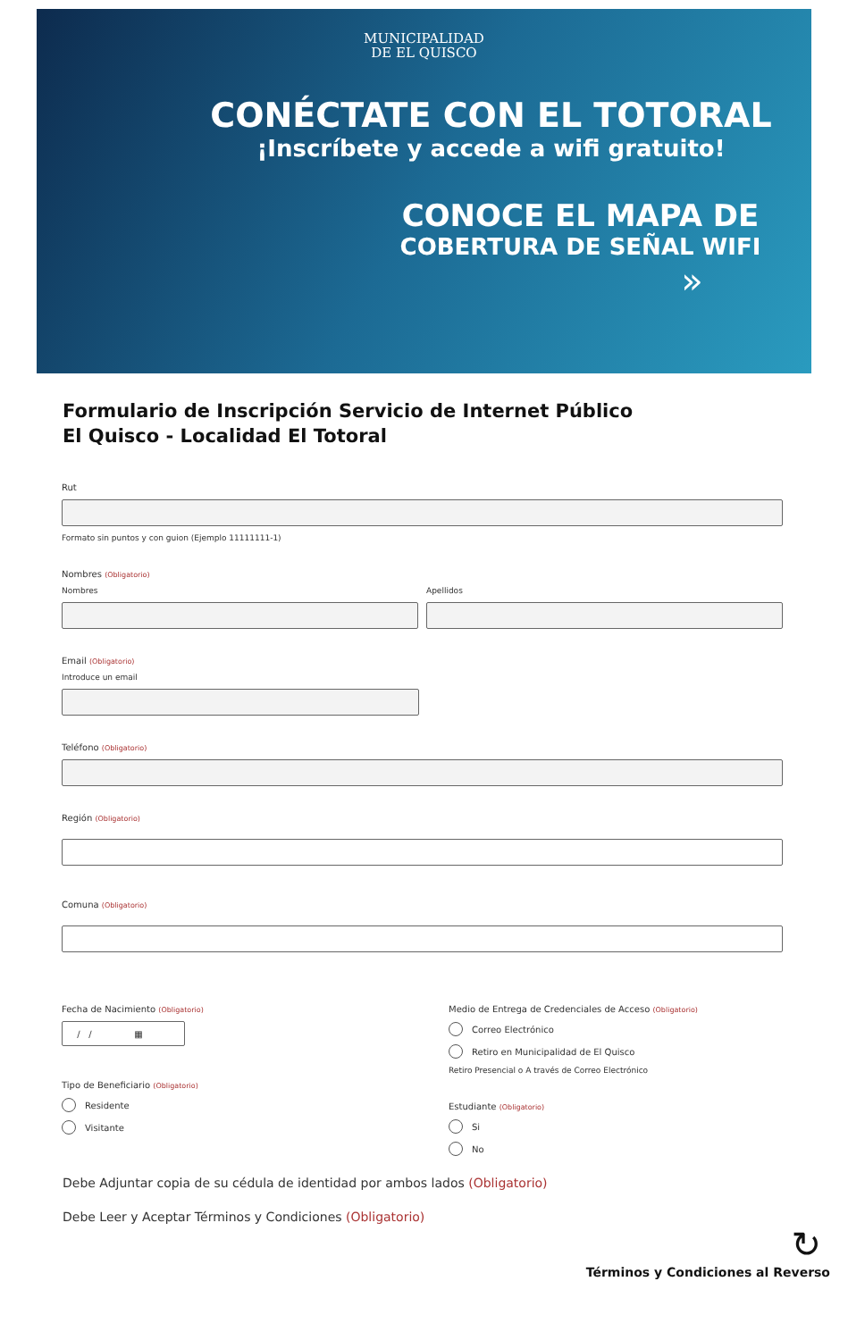MUNICIPALIDAD
DE EL QUISCO
CONÉCTATE CON EL TOTORAL
¡Inscríbete y accede a wifi gratuito!
CONOCE EL MAPA DE
COBERTURA DE SEÑAL WIFI
»
Formulario de Inscripción Servicio de Internet Público
El Quisco - Localidad El Totoral
Rut
Formato sin puntos y con guion (Ejemplo 11111111-1)
Nombres (Obligatorio)
Nombres Apellidos
Email (Obligatorio)
Introduce un email
Teléfono (Obligatorio)
Región (Obligatorio)
Comuna (Obligatorio)
Fecha de Nacimiento (Obligatorio)
/ / ▦
Tipo de Beneficiario (Obligatorio)
Residente
Visitante
Medio de Entrega de Credenciales de Acceso (Obligatorio)
Correo Electrónico
Retiro en Municipalidad de El Quisco
Retiro Presencial o A través de Correo Electrónico
Estudiante (Obligatorio)
Si
No
Debe Adjuntar copia de su cédula de identidad por ambos lados (Obligatorio)
Debe Leer y Aceptar Términos y Condiciones (Obligatorio)
↻
Términos y Condiciones al Reverso